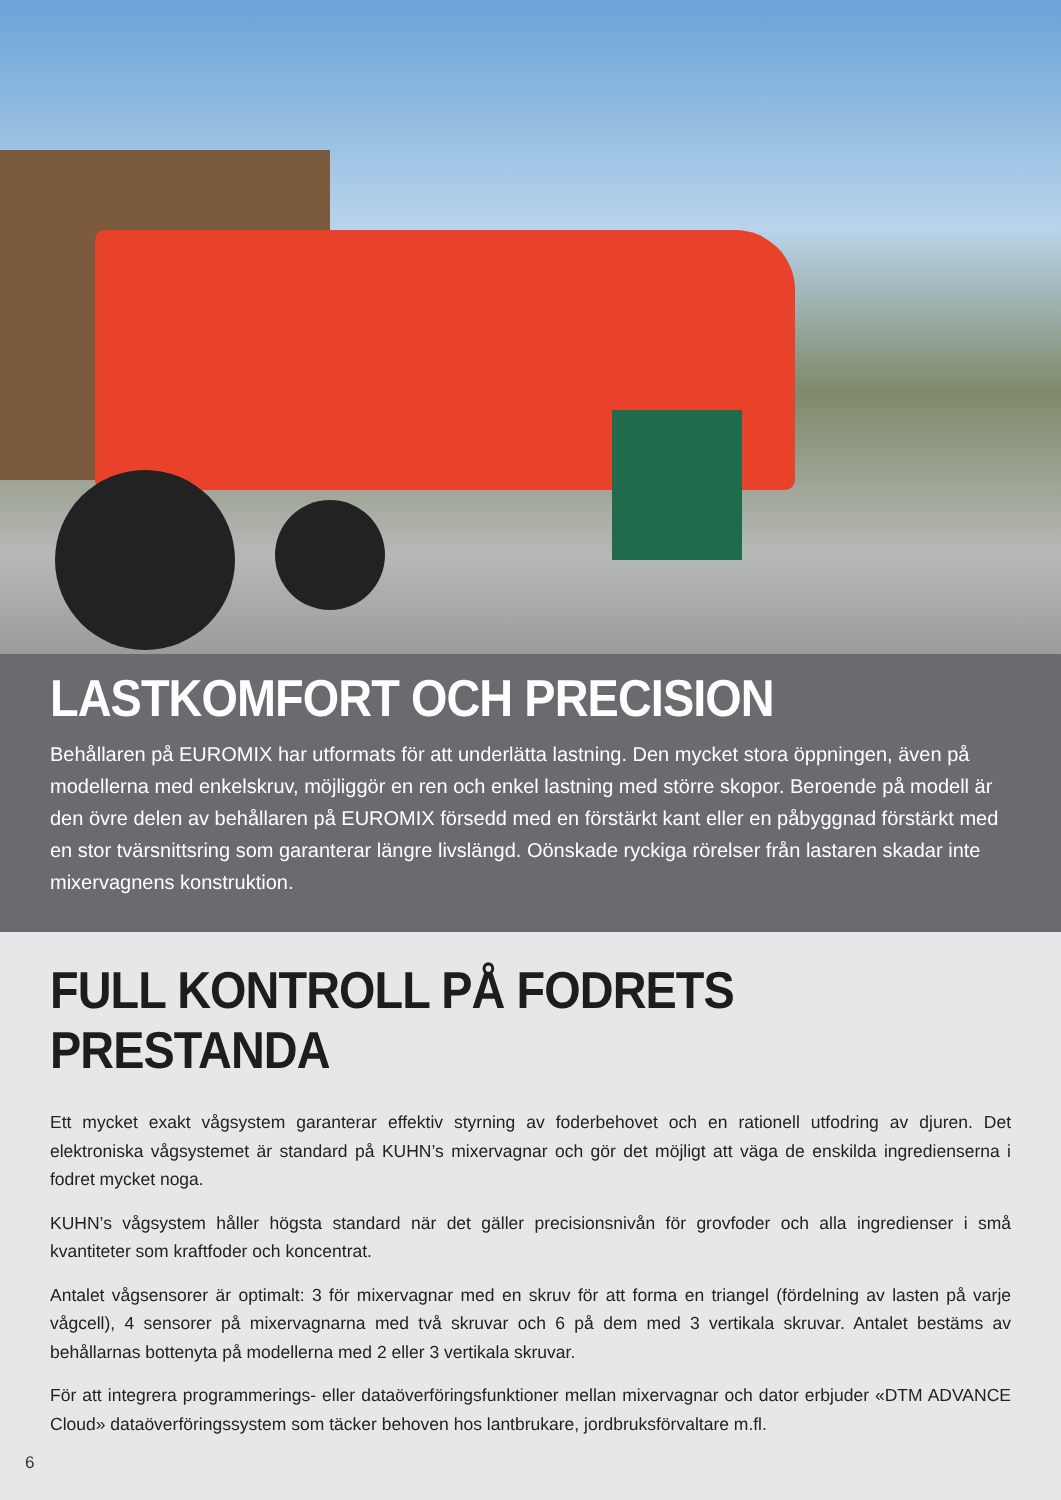LASTKOMFORT OCH PRECISION
Behållaren på EUROMIX har utformats för att underlätta lastning. Den mycket stora öppningen, även på modellerna med enkelskruv, möjliggör en ren och enkel lastning med större skopor. Beroende på modell är den övre delen av behållaren på EUROMIX försedd med en förstärkt kant eller en påbyggnad förstärkt med en stor tvärsnittsring som garanterar längre livslängd. Oönskade ryckiga rörelser från lastaren skadar inte mixervagnens konstruktion.
FULL KONTROLL PÅ FODRETS PRESTANDA
Ett mycket exakt vågsystem garanterar effektiv styrning av foderbehovet och en rationell utfodring av djuren. Det elektroniska vågsystemet är standard på KUHN’s mixervagnar och gör det möjligt att väga de enskilda ingredienserna i fodret mycket noga.
KUHN’s vågsystem håller högsta standard när det gäller precisionsnivån för grovfoder och alla ingredienser i små kvantiteter som kraftfoder och koncentrat.
Antalet vågsensorer är optimalt: 3 för mixervagnar med en skruv för att forma en triangel (fördelning av lasten på varje vågcell), 4 sensorer på mixervagnarna med två skruvar och 6 på dem med 3 vertikala skruvar. Antalet bestäms av behållarnas bottenyta på modellerna med 2 eller 3 vertikala skruvar.
För att integrera programmerings- eller dataöverföringsfunktioner mellan mixervagnar och dator erbjuder «DTM ADVANCE Cloud» dataöverföringssystem som täcker behoven hos lantbrukare, jordbruksförvaltare m.fl.
6